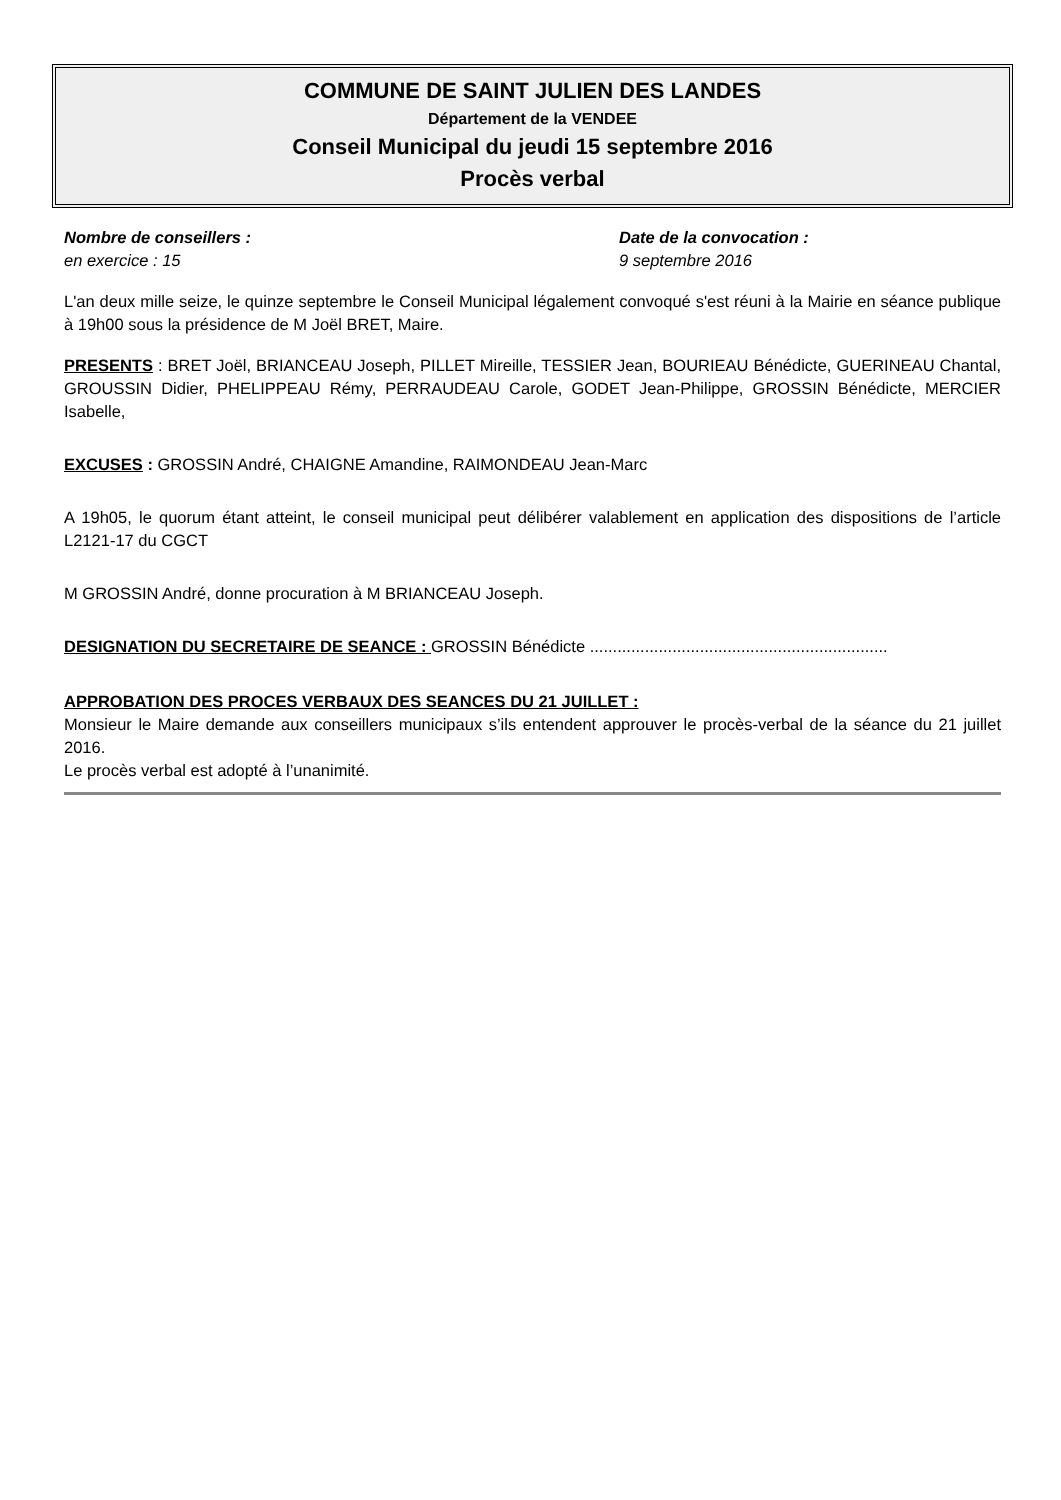COMMUNE DE SAINT JULIEN DES LANDES
Département de la VENDEE
Conseil Municipal du jeudi 15 septembre 2016
Procès verbal
Nombre de conseillers :
en exercice : 15
Date de la convocation :
9 septembre 2016
L'an deux mille seize, le quinze septembre le Conseil Municipal légalement convoqué s'est réuni à la Mairie en séance publique à 19h00 sous la présidence de M Joël BRET, Maire.
PRESENTS : BRET Joël, BRIANCEAU Joseph, PILLET Mireille, TESSIER Jean, BOURIEAU Bénédicte, GUERINEAU Chantal, GROUSSIN Didier, PHELIPPEAU Rémy, PERRAUDEAU Carole, GODET Jean-Philippe, GROSSIN Bénédicte, MERCIER Isabelle,
EXCUSES : GROSSIN André, CHAIGNE Amandine, RAIMONDEAU Jean-Marc
A 19h05, le quorum étant atteint, le conseil municipal peut délibérer valablement en application des dispositions de l’article L2121-17 du CGCT
M GROSSIN André, donne procuration à M BRIANCEAU Joseph.
DESIGNATION DU SECRETAIRE DE SEANCE : GROSSIN Bénédicte .................................................................
APPROBATION DES PROCES VERBAUX DES SEANCES DU 21 JUILLET :
Monsieur le Maire demande aux conseillers municipaux s’ils entendent approuver le procès-verbal de la séance du 21 juillet 2016.
Le procès verbal est adopté à l’unanimité.